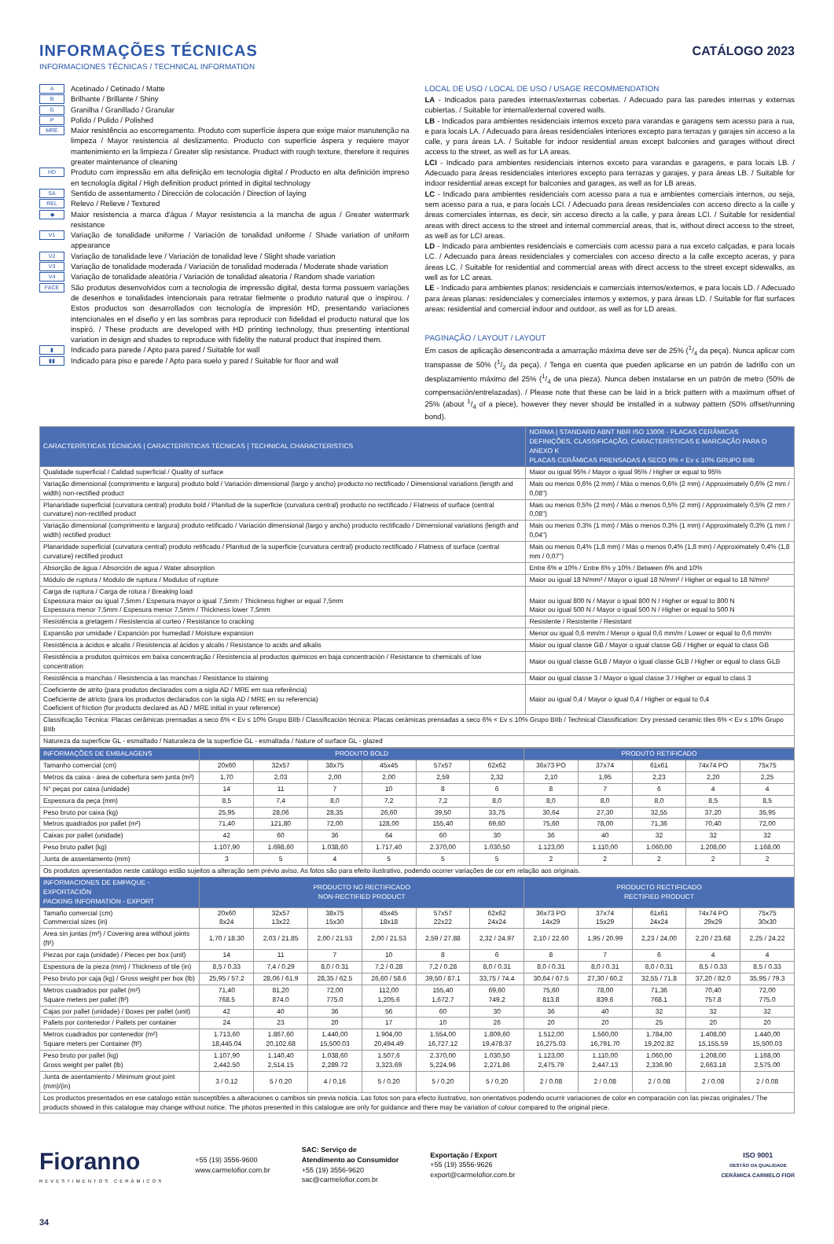INFORMAÇÕES TÉCNICAS
INFORMACIONES TÉCNICAS / TECHNICAL INFORMATION
CATÁLOGO 2023
A Acetinado / Cetinado / Matte
B Brilhante / Brillante / Shiny
G Granilha / Granillado / Granular
P Polido / Pulido / Polished
MRE Maior resistência ao escorregamento. Produto com superfície áspera que exige maior manutenção na limpeza / Mayor resistencia al deslizamento. Producto con superficie áspera y requiere mayor mantenimiento en la limpieza / Greater slip resistance. Product with rough texture, therefore it requires greater maintenance of cleaning
HD Produto com impressão em alta definição em tecnologia digital / Producto en alta definición impreso en tecnología digital / High definition product printed in digital technology
SA Sentido de assentamento / Dirección de colocación / Direction of laying
REL Relevo / Relieve / Textured
◆ Maior resistencia a marca d'água / Mayor resistencia a la mancha de agua / Greater watermark resistance
V1 Variação de tonalidade uniforme / Variación de tonalidad uniforme / Shade variation of uniform appearance
V2 Variação de tonalidade leve / Variación de tonalidad leve / Slight shade variation
V3 Variação de tonalidade moderada / Variación de tonalidad moderada / Moderate shade variation
V4 Variação de tonalidade aleatória / Variación de tonalidad aleatoria / Random shade variation
FACE São produtos desenvolvidos com a tecnologia de impressão digital, desta forma possuem variações de desenhos e tonalidades intencionais para retratar fielmente o produto natural que o inspirou. / Estos productos son desarrollados con tecnología de impresión HD, presentando variaciones intencionales en el diseño y en las sombras para reproducir con fidelidad el producto natural que los inspiró. / These products are developed with HD printing technology, thus presenting intentional variation in design and shades to reproduce with fidelity the natural product that inspired them.
▮ Indicado para parede / Apto para pared / Suitable for wall
▮▮ Indicado para piso e parede / Apto para suelo y pared / Suitable for floor and wall
LOCAL DE USO / LOCAL DE USO / USAGE RECOMMENDATION
LA - Indicados para paredes internas/externas cobertas. / Adecuado para las paredes internas y externas cubiertas. / Suitable for internal/external covered walls.
LB - Indicados para ambientes residenciais internos exceto para varandas e garagens sem acesso para a rua, e para locais LA. / Adecuado para áreas residenciales interiores excepto para terrazas y garajes sin acceso a la calle, y para áreas LA. / Suitable for indoor residential areas except balconies and garages without direct access to the street, as well as for LA areas.
LCI - Indicado para ambientes residenciais internos exceto para varandas e garagens, e para locais LB. / Adecuado para áreas residenciales interiores excepto para terrazas y garajes, y para áreas LB. / Suitable for indoor residential areas except for balconies and garages, as well as for LB areas.
LC - Indicado para ambientes residenciais com acesso para a rua e ambientes comerciais internos, ou seja, sem acesso para a rua, e para locais LCI. / Adecuado para áreas residenciales con acceso directo a la calle y áreas comerciales internas, es decir, sin acceso directo a la calle, y para áreas LCI. / Suitable for residential areas with direct access to the street and internal commercial areas, that is, without direct access to the street, as well as for LCI areas.
LD - Indicado para ambientes residenciais e comerciais com acesso para a rua exceto calçadas, e para locais LC. / Adecuado para áreas residenciales y comerciales con acceso directo a la calle excepto aceras, y para áreas LC. / Suitable for residential and commercial areas with direct access to the street except sidewalks, as well as for LC areas.
LE - Indicado para ambientes planos: residenciais e comerciais internos/externos, e para locais LD. / Adecuado para áreas planas: residenciales y comerciales internos y externos, y para áreas LD. / Suitable for flat surfaces areas: residential and comercial indoor and outdoor, as well as for LD areas.
PAGINAÇÃO / LAYOUT / LAYOUT
Em casos de aplicação desencontrada a amarração máxima deve ser de 25% (1/4 da peça). Nunca aplicar com transpasse de 50% (1/2 da peça). / Tenga en cuenta que pueden aplicarse en un patrón de ladrillo con un desplazamiento máximo del 25% (1/4 de una pieza). Nunca deben instalarse en un patrón de metro (50% de compensación/entrelazadas). / Please note that these can be laid in a brick pattern with a maximum offset of 25% (about 1/4 of a piece), however they never should be installed in a subway pattern (50% offset/running bond).
| CARACTERÍSTICAS TÉCNICAS / CARACTERÍSTICAS TÉCNICAS / TECHNICAL CHARACTERISTICS | NORMA / STANDARD ABNT NBR ISO 13006 - PLACAS CERÂMICAS DEFINIÇÕES, CLASSIFICAÇÃO, CARACTERÍSTICAS E MARCAÇÃO PARA O ANEXO K PLACAS CERÂMICAS PRENSADAS A SECO 6% < Ev ≤ 10% GRUPO BIIb |
| --- | --- |
| Qualidade superficial / Calidad superficial / Quality of surface | Maior ou igual 95% / Mayor o igual 95% / Higher or equal to 95% |
| Variação dimensional (comprimento e largura) produto bold / Variación dimensional (largo y ancho) producto no rectificado / Dimensional variations (length and width) non-rectified product | Mais ou menos 0,6% (2 mm) / Más o menos 0,6% (2 mm) / Approximately 0,6% (2 mm / 0,08") |
| Planaridade superficial (curvatura central) produto bold / Planitud de la superficie (curvatura central) producto no rectificado / Flatness of surface (central curvature) non-rectified product | Mais ou menos 0,5% (2 mm) / Más o menos 0,5% (2 mm) / Approximately 0,5% (2 mm / 0,08") |
| Variação dimensional (comprimento e largura) produto retificado / Variación dimensional (largo y ancho) producto rectificado / Dimensional variations (length and width) rectified product | Mais ou menos 0,3% (1 mm) / Más o menos 0,3% (1 mm) / Approximately 0,3% (1 mm / 0,04") |
| Planaridade superficial (curvatura central) produto retificado / Planitud de la superficie (curvatura central) producto rectificado / Flatness of surface (central curvature) rectified product | Mais ou menos 0,4% (1,8 mm) / Más o menos 0,4% (1,8 mm) / Approximately 0,4% (1,8 mm / 0,07") |
| Absorção de água / Absorción de agua / Water absorption | Entre 6% e 10% / Entre 6% y 10% / Between 6% and 10% |
| Módulo de ruptura / Modulo de ruptura / Modulus of rupture | Maior ou igual 18 N/mm² / Mayor o igual 18 N/mm² / Higher or equal to 18 N/mm² |
| Carga de ruptura / Carga de rotura / Breaking load Espessura maior ou igual 7,5mm / Espesura mayor o igual 7,5mm / Thickness higher or equal 7,5mm Espessura menor 7,5mm / Espesura menor 7,5mm / Thickness lower 7,5mm | Maior ou igual 800 N / Mayor o igual 800 N / Higher or equal to 800 N Maior ou igual 500 N / Mayor o igual 500 N / Higher or equal to 500 N |
| Resistência a gretagem / Resistencia al curteo / Resistance to cracking | Resistente / Resistente / Resistant |
| Expansão por umidade / Expanción por humedad / Moisture expansion | Menor ou igual 0,6 mm/m / Menor o igual 0,6 mm/m / Lower or equal to 0,6 mm/m |
| Resistência a ácidos e alcalis / Resistencia al ácidos y alcalis / Resistance to acids and alkalis | Maior ou igual classe GB / Mayor o igual classe GB / Higher or equal to class GB |
| Resistência a produtos químicos em baixa concentração / Resistencia al productos quimicos en baja concentración / Resistance to chemicals of low concentration | Maior ou igual classe GLB / Mayor o igual classe GLB / Higher or equal to class GLB |
| Resistência a manchas / Resistencia a las manchas / Resistance to staining | Maior ou igual classe 3 / Mayor o igual classe 3 / Higher or equal to class 3 |
| Coeficiente de atrito (para produtos declarados com a sigla AD / MRE em sua referência) Coeficiente de atricto (para los productos declarados con la sigla AD / MRE en su referencia) Coeficient of friction (for products declared as AD / MRE initial in your reference) | Maior ou igual 0,4 / Mayor o igual 0,4 / Higher or equal to 0,4 |
| Classificação Técnica: Placas cerâmicas prensadas a seco 6% < Ev ≤ 10% Grupo BIIb / Classificación técnica: Placas cerámicas prensadas a seco 6% < Ev ≤ 10% Grupo BIIb / Technical Classification: Dry pressed ceramic tiles 6% < Ev ≤ 10% Grupo BIIb | |
| Natureza da superfície GL - esmaltado / Naturaleza de la superficie GL - esmaltada / Nature of surface GL - glazed | |
| INFORMAÇÕES DE EMBALAGENS | PRODUTO BOLD | | | | | | PRODUTO RETIFICADO | | | | |
| --- | --- | --- | --- | --- | --- | --- | --- | --- | --- | --- | --- |
| Tamanho comercial (cm) | 20x60 | 32x57 | 38x75 | 45x45 | 57x57 | 62x62 | 36x73 PO | 37x74 | 61x61 | 74x74 PO | 75x75 |
| Metros da caixa - área de cobertura sem junta (m²) | 1,70 | 2,03 | 2,00 | 2,00 | 2,59 | 2,32 | 2,10 | 1,95 | 2,23 | 2,20 | 2,25 |
| N° peças por caixa (unidade) | 14 | 11 | 7 | 10 | 8 | 6 | 8 | 7 | 6 | 4 | 4 |
| Espessura da peça (mm) | 8,5 | 7,4 | 8,0 | 7,2 | 7,2 | 8,0 | 8,0 | 8,0 | 8,0 | 8,5 | 8,5 |
| Peso bruto por caixa (kg) | 25,95 | 28,06 | 28,35 | 26,60 | 39,50 | 33,75 | 30,64 | 27,30 | 32,55 | 37,20 | 35,95 |
| Metros quadrados por pallet (m²) | 71,40 | 121,80 | 72,00 | 128,00 | 155,40 | 69,60 | 75,60 | 78,00 | 71,36 | 70,40 | 72,00 |
| Caixas por pallet (unidade) | 42 | 60 | 36 | 64 | 60 | 30 | 36 | 40 | 32 | 32 | 32 |
| Peso bruto pallet (kg) | 1.107,90 | 1.698,60 | 1.038,60 | 1.717,40 | 2.370,00 | 1.030,50 | 1.123,00 | 1.110,00 | 1.060,00 | 1.208,00 | 1.168,00 |
| Junta de assentamento (mm) | 3 | 5 | 4 | 5 | 5 | 5 | 2 | 2 | 2 | 2 | 2 |
| Os produtos apresentados neste catálogo estão sujeitos a alteração sem prévio aviso. As fotos são para efeito ilustrativo, podendo ocorrer variações de cor em relação aos originais. | | | | | | | | | | | |
| INFORMACIONES DE EMPAQUE - EXPORTACIÓN PACKING INFORMATION - EXPORT | PRODUCTO NO RECTIFICADO NON-RECTIFIED PRODUCT | | | | | | PRODUCTO RECTIFICADO RECTIFIED PRODUCT | | | | |
| Tamaño comercial (cm) Commercial sizes (in) | 20x60 8x24 | 32x57 13x22 | 38x75 15x30 | 45x45 18x18 | 57x57 22x22 | 62x62 24x24 | 36x73 PO 14x29 | 37x74 15x29 | 61x61 24x24 | 74x74 PO 29x29 | 75x75 30x30 |
| Area sin juntas (m²) / Covering area without joints (ft²) | 1,70 / 18.30 | 2,03 / 21.85 | 2,00 / 21.53 | 2,00 / 21.53 | 2,59 / 27.88 | 2,32 / 24.97 | 2,10 / 22.60 | 1,95 / 20.99 | 2,23 / 24.00 | 2,20 / 23.68 | 2,25 / 24.22 |
| Piezas por caja (unidade) / Pieces per box (unit) | 14 | 11 | 7 | 10 | 8 | 6 | 8 | 7 | 6 | 4 | 4 |
| Espessura de la pieza (mm) / Thickness of tile (in) | 8,5 / 0.33 | 7,4 / 0.29 | 8,0 / 0.31 | 7,2 / 0.28 | 7,2 / 0.28 | 8,0 / 0.31 | 8,0 / 0.31 | 8,0 / 0.31 | 8,0 / 0.31 | 8,5 / 0.33 | 8,5 / 0.33 |
| Peso bruto por caja (kg) / Gross weight per box (lb) | 25,95 / 57.2 | 28,06 / 61.9 | 28,35 / 62.5 | 26,60 / 58.6 | 39,50 / 87.1 | 33,75 / 74.4 | 30,64 / 67.5 | 27,30 / 60.2 | 32,55 / 71.8 | 37,20 / 82.0 | 35,95 / 79.3 |
| Metros cuadrados por pallet (m²) Square meters per pallet (ft²) | 71,40 768.5 | 81,20 874.0 | 72,00 775.0 | 112,00 1,205.6 | 155,40 1,672.7 | 69,60 749.2 | 75,60 813.8 | 78,00 839.6 | 71,36 768.1 | 70,40 757.8 | 72,00 775.0 |
| Cajas por pallet (unidade) / Boxes per pallet (unit) | 42 | 40 | 36 | 56 | 60 | 30 | 36 | 40 | 32 | 32 | 32 |
| Pallets por contenedor / Pallets per container | 24 | 23 | 20 | 17 | 10 | 26 | 20 | 20 | 25 | 20 | 20 |
| Metros cuadrados por contenedor (m²) Square meters per Container (ft²) | 1.713,60 18,445.04 | 1.867,60 20,102.68 | 1.440,00 15,500.03 | 1.904,00 20,494.49 | 1.554,00 16,727.12 | 1.809,60 19,478.37 | 1.512,00 16,275.03 | 1.560,00 16,791.70 | 1.784,00 19,202.82 | 1.408,00 15,155.59 | 1.440,00 15,500.03 |
| Peso bruto por pallet (kg) Gross weight per pallet (lb) | 1.107,90 2,442.50 | 1.140,40 2,514.15 | 1.038,60 2,289.72 | 1.507,6 3,323.69 | 2.370,00 5,224.96 | 1.030,50 2,271.86 | 1.123,00 2,475.79 | 1.110,00 2,447.13 | 1.060,00 2,336.90 | 1.208,00 2,663.18 | 1.168,00 2,575.00 |
| Junta de asentamiento / Minimum grout joint (mm)/(in) | 3 / 0.12 | 5 / 0.20 | 4 / 0.16 | 5 / 0.20 | 5 / 0.20 | 5 / 0.20 | 2 / 0.08 | 2 / 0.08 | 2 / 0.08 | 2 / 0.08 | 2 / 0.08 |
| Los productos presentados en ese catalogo están susceptibles a alteraciones o cambios sin previa noticia. Las fotos son para efecto ilustrativo, son orientativos podendo ocurrir variaciones de color en comparación con las piezas originales./ The products showed in this catalogue may change without notice. The photos presented in this catalogue are only for guidance and there may be variation of colour compared to the original piece. | | | | | | | | | | | |
Fioranno
REVESTIMENTOS CERÂMICOS
+55 (19) 3556-9600
www.carmelofior.com.br
SAC: Serviço de
Atendimento ao Consumidor
+55 (19) 3556-9620
sac@carmelofior.com.br
Exportação / Export
+55 (19) 3556-9626
export@carmelofior.com.br
ISO 9001
GESTÃO DA QUALIDADE
CERÂMICA CARMELO FIOR
34